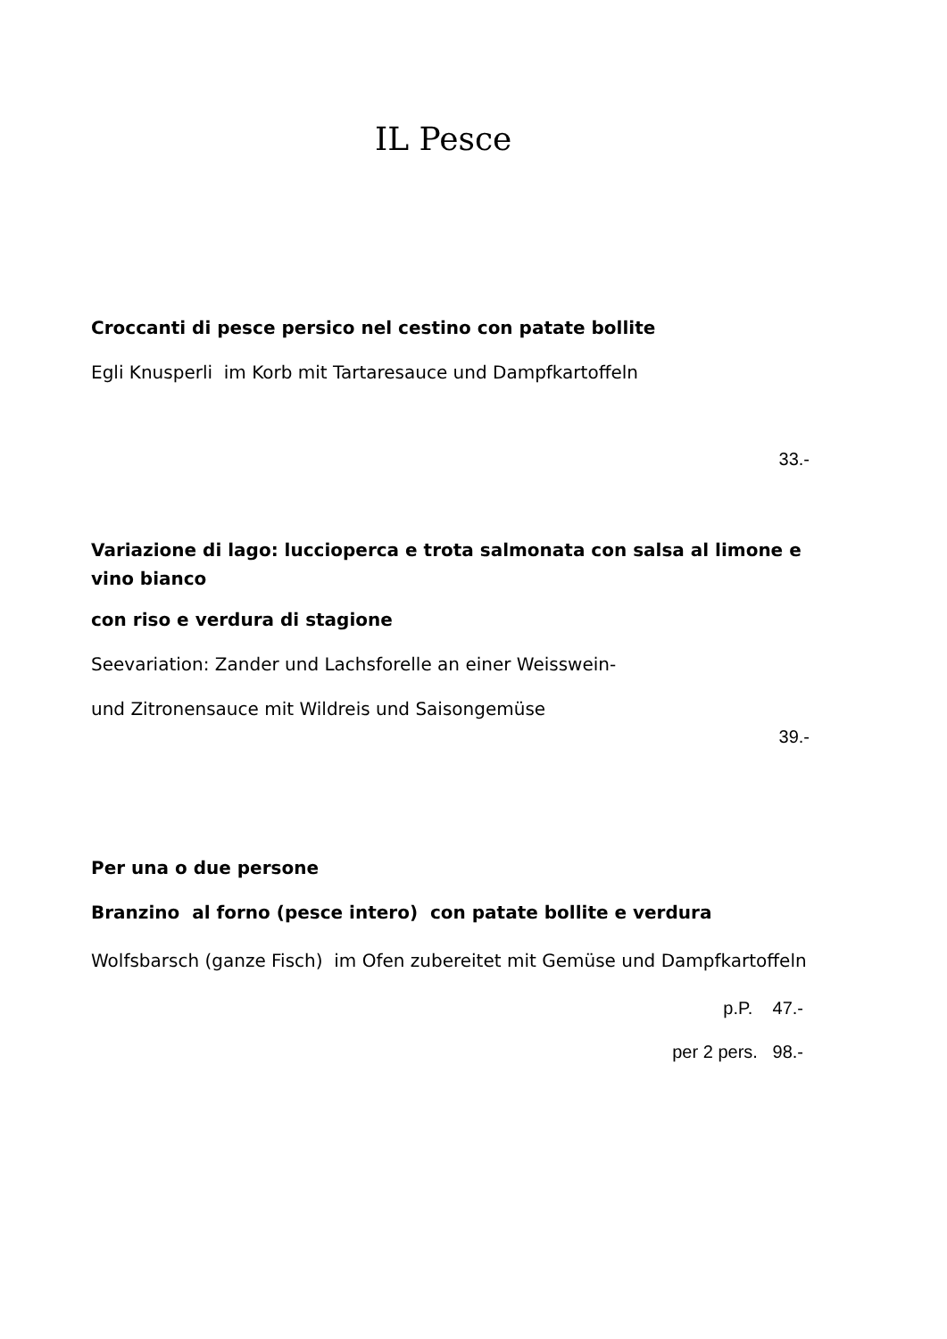IL Pesce
Croccanti di pesce persico nel cestino con patate bollite
Egli Knusperli im Korb mit Tartaresauce und Dampfkartoffeln
33.-
Variazione di lago: luccioperca e trota salmonata con salsa al limone e vino bianco
con riso e verdura di stagione
Seevariation: Zander und Lachsforelle an einer Weisswein-
und Zitronensauce mit Wildreis und Saisongemüse
39.-
Per una o due persone
Branzino al forno (pesce intero) con patate bollite e verdura
Wolfsbarsch (ganze Fisch) im Ofen zubereitet mit Gemüse und Dampfkartoffeln
p.P. 47.-
per 2 pers. 98.-